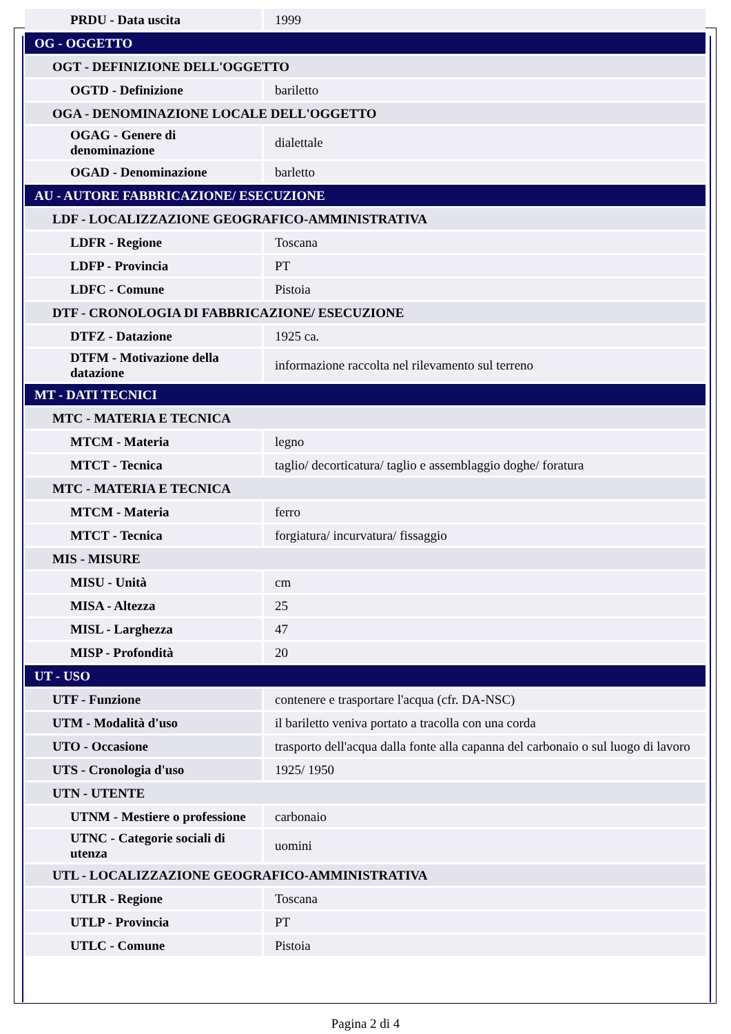| PRDU - Data uscita | 1999 |
| OG - OGGETTO | |
| OGT - DEFINIZIONE DELL'OGGETTO | |
| OGTD - Definizione | bariletto |
| OGA - DENOMINAZIONE LOCALE DELL'OGGETTO | |
| OGAG - Genere di denominazione | dialettale |
| OGAD - Denominazione | barletto |
| AU - AUTORE FABBRICAZIONE/ ESECUZIONE | |
| LDF - LOCALIZZAZIONE GEOGRAFICO-AMMINISTRATIVA | |
| LDFR - Regione | Toscana |
| LDFP - Provincia | PT |
| LDFC - Comune | Pistoia |
| DTF - CRONOLOGIA DI FABBRICAZIONE/ ESECUZIONE | |
| DTFZ - Datazione | 1925 ca. |
| DTFM - Motivazione della datazione | informazione raccolta nel rilevamento sul terreno |
| MT - DATI TECNICI | |
| MTC - MATERIA E TECNICA | |
| MTCM - Materia | legno |
| MTCT - Tecnica | taglio/ decorticatura/ taglio e assemblaggio doghe/ foratura |
| MTC - MATERIA E TECNICA | |
| MTCM - Materia | ferro |
| MTCT - Tecnica | forgiatura/ incurvatura/ fissaggio |
| MIS - MISURE | |
| MISU - Unità | cm |
| MISA - Altezza | 25 |
| MISL - Larghezza | 47 |
| MISP - Profondità | 20 |
| UT - USO | |
| UTF - Funzione | contenere e trasportare l'acqua (cfr. DA-NSC) |
| UTM - Modalità d'uso | il bariletto veniva portato a tracolla con una corda |
| UTO - Occasione | trasporto dell'acqua dalla fonte alla capanna del carbonaio o sul luogo di lavoro |
| UTS - Cronologia d'uso | 1925/ 1950 |
| UTN - UTENTE | |
| UTNM - Mestiere o professione | carbonaio |
| UTNC - Categorie sociali di utenza | uomini |
| UTL - LOCALIZZAZIONE GEOGRAFICO-AMMINISTRATIVA | |
| UTLR - Regione | Toscana |
| UTLP - Provincia | PT |
| UTLC - Comune | Pistoia |
Pagina 2 di 4